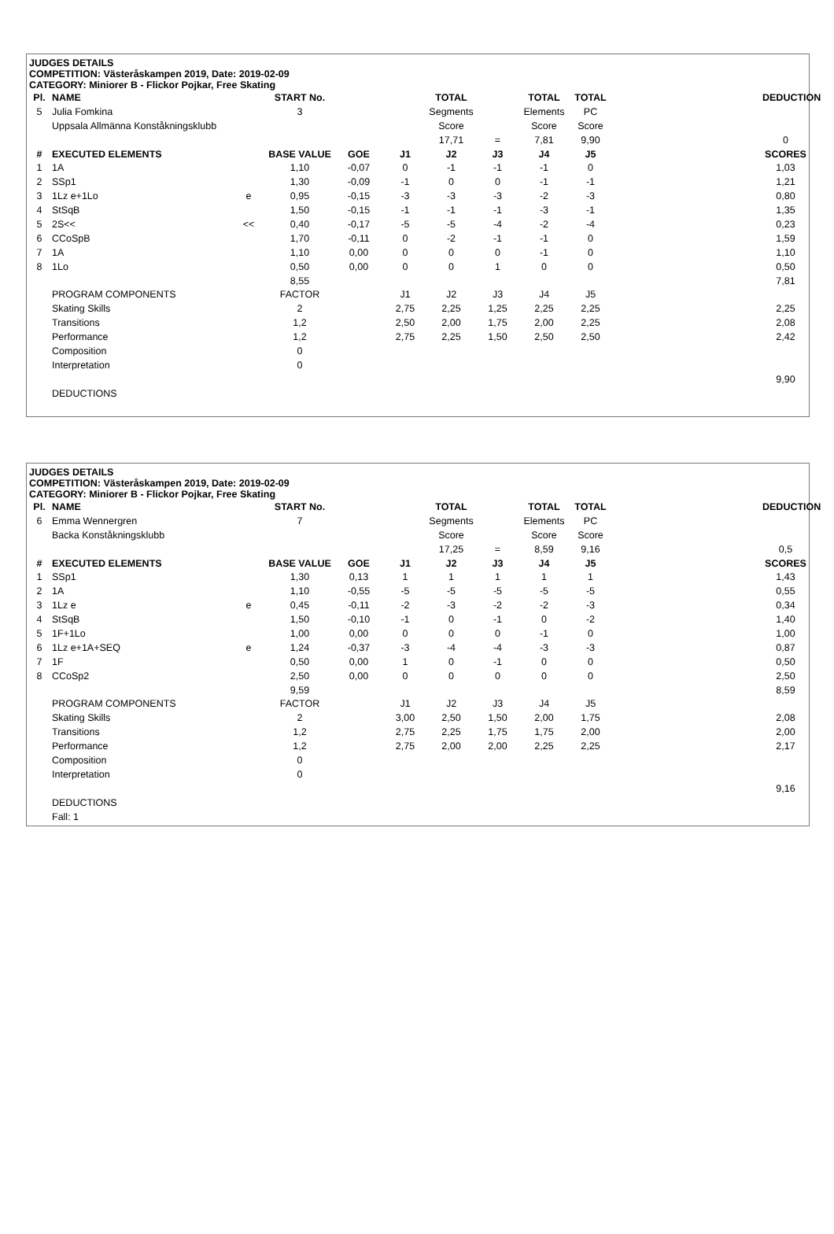JUDGES DETAILS
COMPETITION: Västeråskampen 2019, Date: 2019-02-09
CATEGORY: Miniorer B - Flickor Pojkar, Free Skating
| Pl. | NAME | | START No. | | | TOTAL | | TOTAL | TOTAL | | | DEDUCTION | |
| --- | --- | --- | --- | --- | --- | --- | --- | --- | --- | --- | --- | --- | --- |
| 5 | Julia Fomkina | | 3 | | | Segments | | Elements | PC | | | | |
| | Uppsala Allmänna Konståkningsklubb | | | | | Score | | Score | Score | | | | |
| | | | | | | 17,71 | = | 7,81 | 9,90 | | | 0 | |
| # | EXECUTED ELEMENTS | | BASE VALUE | GOE | J1 | J2 | J3 | J4 | J5 | | | SCORES | |
| 1 | 1A | | 1,10 | -0,07 | 0 | -1 | -1 | -1 | 0 | | | 1,03 | |
| 2 | SSp1 | | 1,30 | -0,09 | -1 | 0 | 0 | -1 | -1 | | | 1,21 | |
| 3 | 1Lz e+1Lo | e | 0,95 | -0,15 | -3 | -3 | -3 | -2 | -3 | | | 0,80 | |
| 4 | StSqB | | 1,50 | -0,15 | -1 | -1 | -1 | -3 | -1 | | | 1,35 | |
| 5 | 2S<< | << | 0,40 | -0,17 | -5 | -5 | -4 | -2 | -4 | | | 0,23 | |
| 6 | CCoSpB | | 1,70 | -0,11 | 0 | -2 | -1 | -1 | 0 | | | 1,59 | |
| 7 | 1A | | 1,10 | 0,00 | 0 | 0 | 0 | -1 | 0 | | | 1,10 | |
| 8 | 1Lo | | 0,50 | 0,00 | 0 | 0 | 1 | 0 | 0 | | | 0,50 | |
| | | | 8,55 | | | | | | | | | 7,81 | |
| | PROGRAM COMPONENTS | | FACTOR | | J1 | J2 | J3 | J4 | J5 | | | | |
| | Skating Skills | | 2 | | 2,75 | 2,25 | 1,25 | 2,25 | 2,25 | | | 2,25 | |
| | Transitions | | 1,2 | | 2,50 | 2,00 | 1,75 | 2,00 | 2,25 | | | 2,08 | |
| | Performance | | 1,2 | | 2,75 | 2,25 | 1,50 | 2,50 | 2,50 | | | 2,42 | |
| | Composition | | 0 | | | | | | | | | | |
| | Interpretation | | 0 | | | | | | | | | | |
| | | | | | | | | | | | | 9,90 | |
| | DEDUCTIONS | | | | | | | | | | | | |
JUDGES DETAILS
COMPETITION: Västeråskampen 2019, Date: 2019-02-09
CATEGORY: Miniorer B - Flickor Pojkar, Free Skating
| Pl. | NAME | | START No. | | | TOTAL | | TOTAL | TOTAL | | | DEDUCTION | |
| --- | --- | --- | --- | --- | --- | --- | --- | --- | --- | --- | --- | --- | --- |
| 6 | Emma Wennergren | | 7 | | | Segments | | Elements | PC | | | | |
| | Backa Konståkningsklubb | | | | | Score | | Score | Score | | | | |
| | | | | | | 17,25 | = | 8,59 | 9,16 | | | 0,5 | |
| # | EXECUTED ELEMENTS | | BASE VALUE | GOE | J1 | J2 | J3 | J4 | J5 | | | SCORES | |
| 1 | SSp1 | | 1,30 | 0,13 | 1 | 1 | 1 | 1 | 1 | | | 1,43 | |
| 2 | 1A | | 1,10 | -0,55 | -5 | -5 | -5 | -5 | -5 | | | 0,55 | |
| 3 | 1Lz e | e | 0,45 | -0,11 | -2 | -3 | -2 | -2 | -3 | | | 0,34 | |
| 4 | StSqB | | 1,50 | -0,10 | -1 | 0 | -1 | 0 | -2 | | | 1,40 | |
| 5 | 1F+1Lo | | 1,00 | 0,00 | 0 | 0 | 0 | -1 | 0 | | | 1,00 | |
| 6 | 1Lz e+1A+SEQ | e | 1,24 | -0,37 | -3 | -4 | -4 | -3 | -3 | | | 0,87 | |
| 7 | 1F | | 0,50 | 0,00 | 1 | 0 | -1 | 0 | 0 | | | 0,50 | |
| 8 | CCoSp2 | | 2,50 | 0,00 | 0 | 0 | 0 | 0 | 0 | | | 2,50 | |
| | | | 9,59 | | | | | | | | | 8,59 | |
| | PROGRAM COMPONENTS | | FACTOR | | J1 | J2 | J3 | J4 | J5 | | | | |
| | Skating Skills | | 2 | | 3,00 | 2,50 | 1,50 | 2,00 | 1,75 | | | 2,08 | |
| | Transitions | | 1,2 | | 2,75 | 2,25 | 1,75 | 1,75 | 2,00 | | | 2,00 | |
| | Performance | | 1,2 | | 2,75 | 2,00 | 2,00 | 2,25 | 2,25 | | | 2,17 | |
| | Composition | | 0 | | | | | | | | | | |
| | Interpretation | | 0 | | | | | | | | | | |
| | | | | | | | | | | | | 9,16 | |
| | DEDUCTIONS | | | | | | | | | | | | |
| | Fall: 1 | | | | | | | | | | | | |